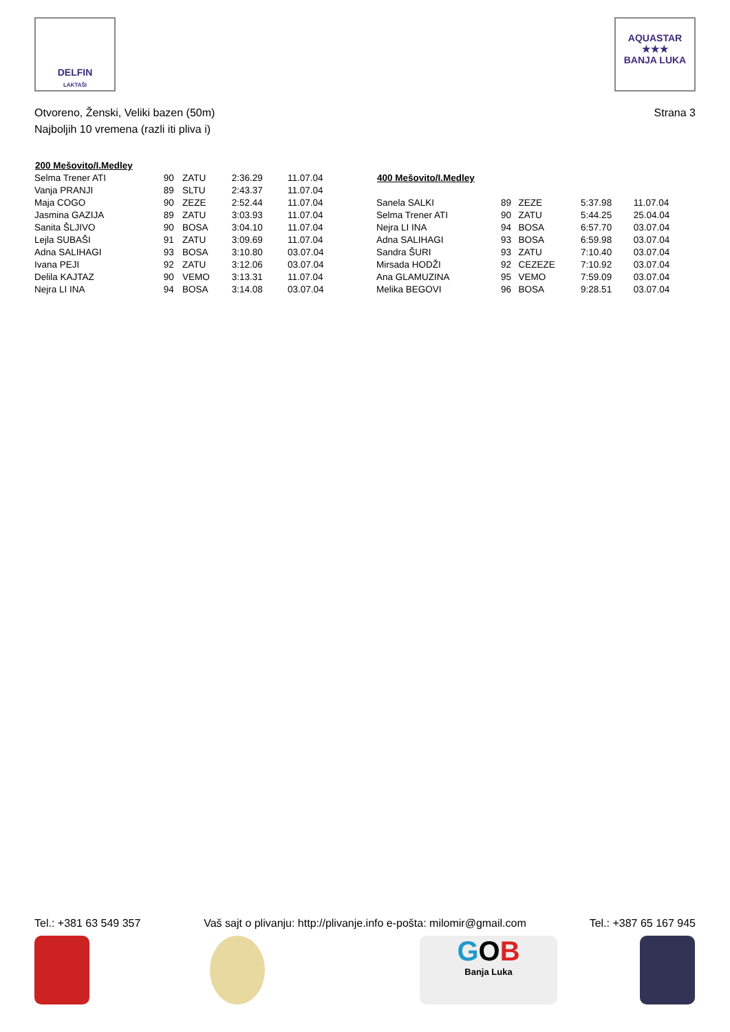DELFIN
LAKTAŠI
AQUASTAR
★★★
BANJA LUKA
Otvoreno, Ženski, Veliki bazen (50m)
Najboljih 10 vremena (razli iti pliva i)
Strana 3
| 200 Mešovito/I.Medley | | | | |
| --- | --- | --- | --- | --- |
| Selma Trener ATI | 90 | ZATU | 2:36.29 | 11.07.04 |
| Vanja PRANJI | 89 | SLTU | 2:43.37 | 11.07.04 |
| Maja COGO | 90 | ZEZE | 2:52.44 | 11.07.04 |
| Jasmina GAZIJA | 89 | ZATU | 3:03.93 | 11.07.04 |
| Sanita ŠLJIVO | 90 | BOSA | 3:04.10 | 11.07.04 |
| Lejla SUBAŠI | 91 | ZATU | 3:09.69 | 11.07.04 |
| Adna SALIHAGI | 93 | BOSA | 3:10.80 | 03.07.04 |
| Ivana PEJI | 92 | ZATU | 3:12.06 | 03.07.04 |
| Delila KAJTAZ | 90 | VEMO | 3:13.31 | 11.07.04 |
| Nejra LI INA | 94 | BOSA | 3:14.08 | 03.07.04 |
| 400 Mešovito/I.Medley | | | | |
| --- | --- | --- | --- | --- |
| Sanela SALKI | 89 | ZEZE | 5:37.98 | 11.07.04 |
| Selma Trener ATI | 90 | ZATU | 5:44.25 | 25.04.04 |
| Nejra LI INA | 94 | BOSA | 6:57.70 | 03.07.04 |
| Adna SALIHAGI | 93 | BOSA | 6:59.98 | 03.07.04 |
| Sandra ŠURI | 93 | ZATU | 7:10.40 | 03.07.04 |
| Mirsada HODŽI | 92 | CEZEZE | 7:10.92 | 03.07.04 |
| Ana GLAMUZINA | 95 | VEMO | 7:59.09 | 03.07.04 |
| Melika BEGOVI | 96 | BOSA | 9:28.51 | 03.07.04 |
Tel.: +381 63 549 357 Vaš sajt o plivanju: http://plivanje.info e-pošta: milomir@gmail.com Tel.: +387 65 167 945
GOB
Banja Luka